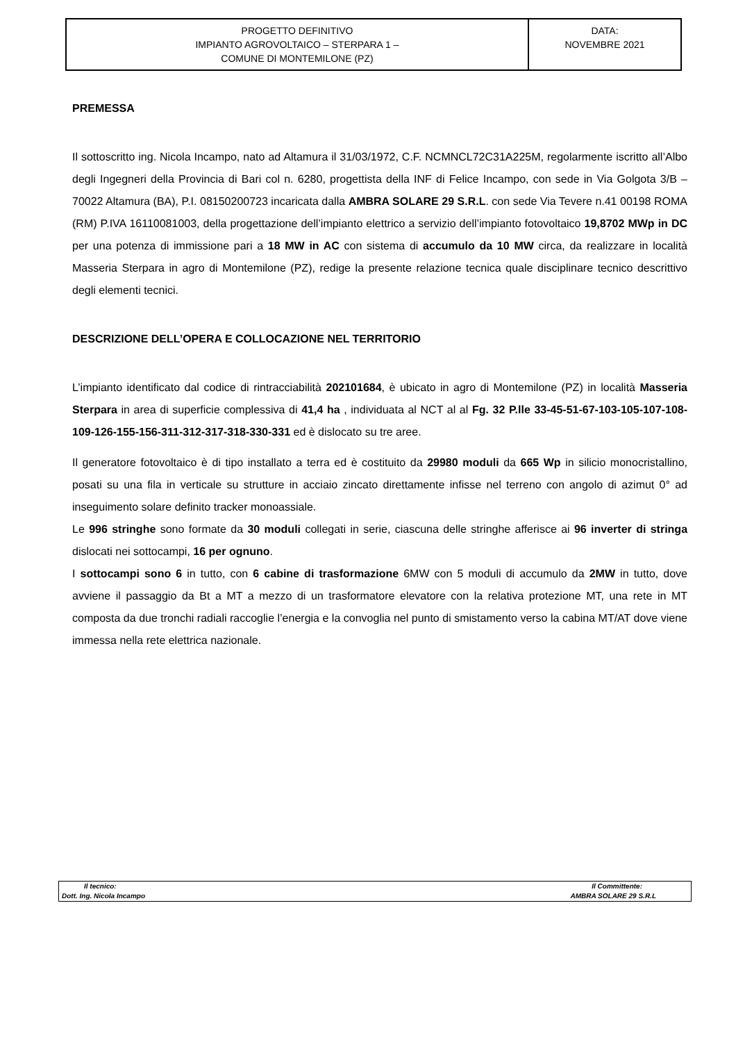| PROGETTO DEFINITIVO IMPIANTO AGROVOLTAICO – STERPARA 1 – COMUNE DI MONTEMILONE (PZ) | DATA: NOVEMBRE 2021 |
PREMESSA
Il sottoscritto ing. Nicola Incampo, nato ad Altamura il 31/03/1972, C.F. NCMNCL72C31A225M, regolarmente iscritto all’Albo degli Ingegneri della Provincia di Bari col n. 6280, progettista della INF di Felice Incampo, con sede in Via Golgota 3/B – 70022 Altamura (BA), P.I. 08150200723 incaricata dalla AMBRA SOLARE 29 S.R.L. con sede Via Tevere n.41 00198 ROMA (RM) P.IVA 16110081003, della progettazione dell’impianto elettrico a servizio dell’impianto fotovoltaico 19,8702 MWp in DC per una potenza di immissione pari a 18 MW in AC con sistema di accumulo da 10 MW circa, da realizzare in località Masseria Sterpara in agro di Montemilone (PZ), redige la presente relazione tecnica quale disciplinare tecnico descrittivo degli elementi tecnici.
DESCRIZIONE DELL’OPERA E COLLOCAZIONE NEL TERRITORIO
L’impianto identificato dal codice di rintracciabilità 202101684, è ubicato in agro di Montemilone (PZ) in località Masseria Sterpara in area di superficie complessiva di 41,4 ha , individuata al NCT al al Fg. 32 P.lle 33-45-51-67-103-105-107-108-109-126-155-156-311-312-317-318-330-331 ed è dislocato su tre aree.
Il generatore fotovoltaico è di tipo installato a terra ed è costituito da 29980 moduli da 665 Wp in silicio monocristallino, posati su una fila in verticale su strutture in acciaio zincato direttamente infisse nel terreno con angolo di azimut 0° ad inseguimento solare definito tracker monoassiale.
Le 996 stringhe sono formate da 30 moduli collegati in serie, ciascuna delle stringhe afferisce ai 96 inverter di stringa dislocati nei sottocampi, 16 per ognuno.
I sottocampi sono 6 in tutto, con 6 cabine di trasformazione 6MW con 5 moduli di accumulo da 2MW in tutto, dove avviene il passaggio da Bt a MT a mezzo di un trasformatore elevatore con la relativa protezione MT, una rete in MT composta da due tronchi radiali raccoglie l’energia e la convoglia nel punto di smistamento verso la cabina MT/AT dove viene immessa nella rete elettrica nazionale.
| Il tecnico: | Il Committente: |
| Dott. Ing. Nicola Incampo | AMBRA SOLARE 29 S.R.L |